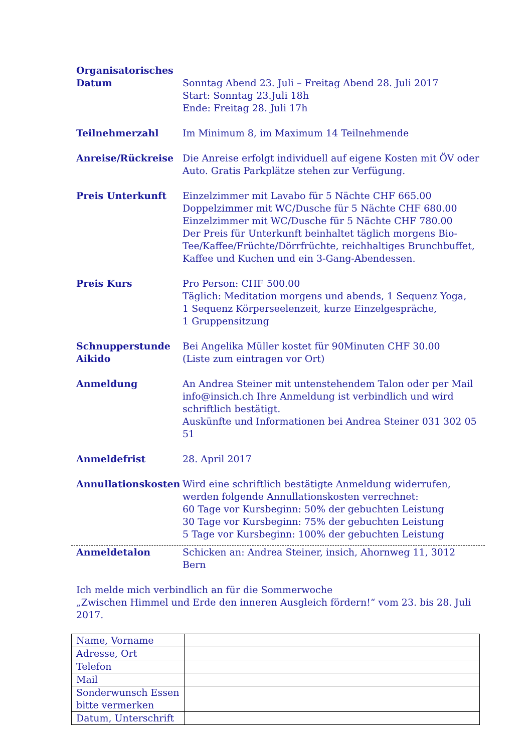Organisatorisches
Datum Sonntag Abend 23. Juli – Freitag Abend 28. Juli 2017
Start: Sonntag 23.Juli 18h
Ende: Freitag 28. Juli 17h
Teilnehmerzahl Im Minimum 8, im Maximum 14 Teilnehmende
Anreise/Rückreise Die Anreise erfolgt individuell auf eigene Kosten mit ÖV oder Auto. Gratis Parkplätze stehen zur Verfügung.
Preis Unterkunft Einzelzimmer mit Lavabo für 5 Nächte CHF 665.00
Doppelzimmer mit WC/Dusche für 5 Nächte CHF 680.00
Einzelzimmer mit WC/Dusche für 5 Nächte CHF 780.00
Der Preis für Unterkunft beinhaltet täglich morgens Bio-Tee/Kaffee/Früchte/Dörrfrüchte, reichhaltiges Brunchbuffet, Kaffee und Kuchen und ein 3-Gang-Abendessen.
Preis Kurs Pro Person: CHF 500.00
Täglich: Meditation morgens und abends, 1 Sequenz Yoga,
1 Sequenz Körperseelenzeit, kurze Einzelgespräche,
1 Gruppensitzung
Schnupperstunde Aikido
Bei Angelika Müller kostet für 90Minuten CHF 30.00
(Liste zum eintragen vor Ort)
Anmeldung An Andrea Steiner mit untenstehendem Talon oder per Mail info@insich.ch Ihre Anmeldung ist verbindlich und wird schriftlich bestätigt.
Auskünfte und Informationen bei Andrea Steiner 031 302 05 51
Anmeldefrist 28. April 2017
Annullationskosten Wird eine schriftlich bestätigte Anmeldung widerrufen, werden folgende Annullationskosten verrechnet:
60 Tage vor Kursbeginn: 50% der gebuchten Leistung
30 Tage vor Kursbeginn: 75% der gebuchten Leistung
5 Tage vor Kursbeginn: 100% der gebuchten Leistung
Anmeldetalon Schicken an: Andrea Steiner, insich, Ahornweg 11, 3012 Bern
Ich melde mich verbindlich an für die Sommerwoche
„Zwischen Himmel und Erde den inneren Ausgleich fördern!“ vom 23. bis 28. Juli 2017.
| Name, Vorname | |
| Adresse, Ort | |
| Telefon | |
| Mail | |
| Sonderwunsch Essen bitte vermerken | |
| Datum, Unterschrift | |